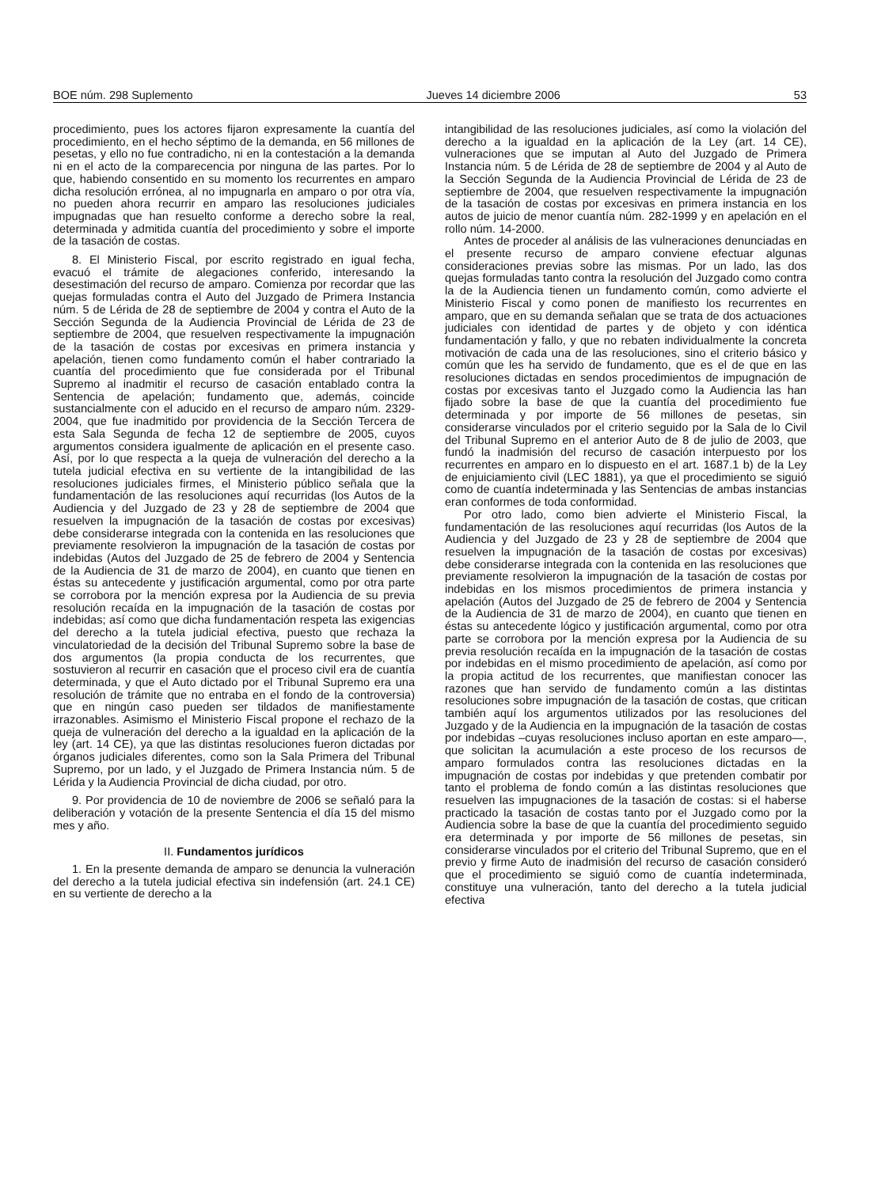BOE núm. 298 Suplemento Jueves 14 diciembre 2006 53
procedimiento, pues los actores fijaron expresamente la cuantía del procedimiento, en el hecho séptimo de la demanda, en 56 millones de pesetas, y ello no fue contradicho, ni en la contestación a la demanda ni en el acto de la comparecencia por ninguna de las partes. Por lo que, habiendo consentido en su momento los recurrentes en amparo dicha resolución errónea, al no impugnarla en amparo o por otra vía, no pueden ahora recurrir en amparo las resoluciones judiciales impugnadas que han resuelto conforme a derecho sobre la real, determinada y admitida cuantía del procedimiento y sobre el importe de la tasación de costas.
8. El Ministerio Fiscal, por escrito registrado en igual fecha, evacuó el trámite de alegaciones conferido, interesando la desestimación del recurso de amparo. Comienza por recordar que las quejas formuladas contra el Auto del Juzgado de Primera Instancia núm. 5 de Lérida de 28 de septiembre de 2004 y contra el Auto de la Sección Segunda de la Audiencia Provincial de Lérida de 23 de septiembre de 2004, que resuelven respectivamente la impugnación de la tasación de costas por excesivas en primera instancia y apelación, tienen como fundamento común el haber contrariado la cuantía del procedimiento que fue considerada por el Tribunal Supremo al inadmitir el recurso de casación entablado contra la Sentencia de apelación; fundamento que, además, coincide sustancialmente con el aducido en el recurso de amparo núm. 2329-2004, que fue inadmitido por providencia de la Sección Tercera de esta Sala Segunda de fecha 12 de septiembre de 2005, cuyos argumentos considera igualmente de aplicación en el presente caso. Así, por lo que respecta a la queja de vulneración del derecho a la tutela judicial efectiva en su vertiente de la intangibilidad de las resoluciones judiciales firmes, el Ministerio público señala que la fundamentación de las resoluciones aquí recurridas (los Autos de la Audiencia y del Juzgado de 23 y 28 de septiembre de 2004 que resuelven la impugnación de la tasación de costas por excesivas) debe considerarse integrada con la contenida en las resoluciones que previamente resolvieron la impugnación de la tasación de costas por indebidas (Autos del Juzgado de 25 de febrero de 2004 y Sentencia de la Audiencia de 31 de marzo de 2004), en cuanto que tienen en éstas su antecedente y justificación argumental, como por otra parte se corrobora por la mención expresa por la Audiencia de su previa resolución recaída en la impugnación de la tasación de costas por indebidas; así como que dicha fundamentación respeta las exigencias del derecho a la tutela judicial efectiva, puesto que rechaza la vinculatoriedad de la decisión del Tribunal Supremo sobre la base de dos argumentos (la propia conducta de los recurrentes, que sostuvieron al recurrir en casación que el proceso civil era de cuantía determinada, y que el Auto dictado por el Tribunal Supremo era una resolución de trámite que no entraba en el fondo de la controversia) que en ningún caso pueden ser tildados de manifiestamente irrazonables. Asimismo el Ministerio Fiscal propone el rechazo de la queja de vulneración del derecho a la igualdad en la aplicación de la ley (art. 14 CE), ya que las distintas resoluciones fueron dictadas por órganos judiciales diferentes, como son la Sala Primera del Tribunal Supremo, por un lado, y el Juzgado de Primera Instancia núm. 5 de Lérida y la Audiencia Provincial de dicha ciudad, por otro.
9. Por providencia de 10 de noviembre de 2006 se señaló para la deliberación y votación de la presente Sentencia el día 15 del mismo mes y año.
II. Fundamentos jurídicos
1. En la presente demanda de amparo se denuncia la vulneración del derecho a la tutela judicial efectiva sin indefensión (art. 24.1 CE) en su vertiente de derecho a la
intangibilidad de las resoluciones judiciales, así como la violación del derecho a la igualdad en la aplicación de la Ley (art. 14 CE), vulneraciones que se imputan al Auto del Juzgado de Primera Instancia núm. 5 de Lérida de 28 de septiembre de 2004 y al Auto de la Sección Segunda de la Audiencia Provincial de Lérida de 23 de septiembre de 2004, que resuelven respectivamente la impugnación de la tasación de costas por excesivas en primera instancia en los autos de juicio de menor cuantía núm. 282-1999 y en apelación en el rollo núm. 14-2000.
Antes de proceder al análisis de las vulneraciones denunciadas en el presente recurso de amparo conviene efectuar algunas consideraciones previas sobre las mismas. Por un lado, las dos quejas formuladas tanto contra la resolución del Juzgado como contra la de la Audiencia tienen un fundamento común, como advierte el Ministerio Fiscal y como ponen de manifiesto los recurrentes en amparo, que en su demanda señalan que se trata de dos actuaciones judiciales con identidad de partes y de objeto y con idéntica fundamentación y fallo, y que no rebaten individualmente la concreta motivación de cada una de las resoluciones, sino el criterio básico y común que les ha servido de fundamento, que es el de que en las resoluciones dictadas en sendos procedimientos de impugnación de costas por excesivas tanto el Juzgado como la Audiencia las han fijado sobre la base de que la cuantía del procedimiento fue determinada y por importe de 56 millones de pesetas, sin considerarse vinculados por el criterio seguido por la Sala de lo Civil del Tribunal Supremo en el anterior Auto de 8 de julio de 2003, que fundó la inadmisión del recurso de casación interpuesto por los recurrentes en amparo en lo dispuesto en el art. 1687.1 b) de la Ley de enjuiciamiento civil (LEC 1881), ya que el procedimiento se siguió como de cuantía indeterminada y las Sentencias de ambas instancias eran conformes de toda conformidad.
Por otro lado, como bien advierte el Ministerio Fiscal, la fundamentación de las resoluciones aquí recurridas (los Autos de la Audiencia y del Juzgado de 23 y 28 de septiembre de 2004 que resuelven la impugnación de la tasación de costas por excesivas) debe considerarse integrada con la contenida en las resoluciones que previamente resolvieron la impugnación de la tasación de costas por indebidas en los mismos procedimientos de primera instancia y apelación (Autos del Juzgado de 25 de febrero de 2004 y Sentencia de la Audiencia de 31 de marzo de 2004), en cuanto que tienen en éstas su antecedente lógico y justificación argumental, como por otra parte se corrobora por la mención expresa por la Audiencia de su previa resolución recaída en la impugnación de la tasación de costas por indebidas en el mismo procedimiento de apelación, así como por la propia actitud de los recurrentes, que manifiestan conocer las razones que han servido de fundamento común a las distintas resoluciones sobre impugnación de la tasación de costas, que critican también aquí los argumentos utilizados por las resoluciones del Juzgado y de la Audiencia en la impugnación de la tasación de costas por indebidas –cuyas resoluciones incluso aportan en este amparo—, que solicitan la acumulación a este proceso de los recursos de amparo formulados contra las resoluciones dictadas en la impugnación de costas por indebidas y que pretenden combatir por tanto el problema de fondo común a las distintas resoluciones que resuelven las impugnaciones de la tasación de costas: si el haberse practicado la tasación de costas tanto por el Juzgado como por la Audiencia sobre la base de que la cuantía del procedimiento seguido era determinada y por importe de 56 millones de pesetas, sin considerarse vinculados por el criterio del Tribunal Supremo, que en el previo y firme Auto de inadmisión del recurso de casación consideró que el procedimiento se siguió como de cuantía indeterminada, constituye una vulneración, tanto del derecho a la tutela judicial efectiva